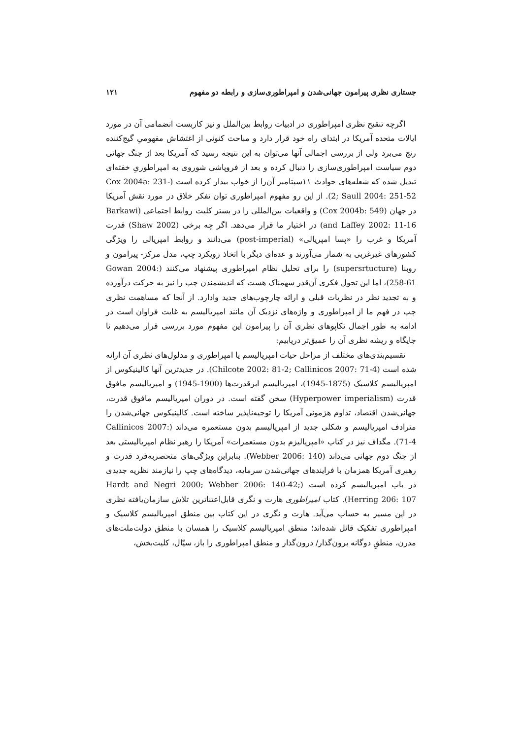جستاری نظری پیرامون جهانی‌شدن و امپراطوری‌سازی و رابطه دو مفهوم ۱۲۱
اگرچه تنقیح نظری امپراطوری در ادبیات روابط بین‌الملل و نیز کاربست انضمامی آن در مورد ایالات متحده آمریکا در ابتدای راه خود قرار دارد و مباحث کنونی از اغتشاش مفهومیِ گیج‌کننده رنج می‌برد ولی از بررسی اجمالی آنها می‌توان به این نتیجه رسید که آمریکا بعد از جنگ جهانی دوم سیاست امپراطوری‌سازی را دنبال کرده و بعد از فروپاشی شوروی به امپراطوریِ خفته‌ای تبدیل شده که شعله‌های حوادث ۱۱سپتامبر آن‌را از خواب بیدار کرده است (Cox 2004a: 231-2; Saull 2004: 251-52). از این رو مفهوم امپراطوری توان تفکر خلاق در مورد نقش آمریکا در جهان (Cox 2004b: 549) و واقعیات بین‌المللی را در بستر کلیت روابط اجتماعی (Barkawi and Laffey 2002: 11-16) در اختیار ما قرار می‌دهد. اگر چه برخی (Shaw 2002) قدرت آمریکا و غرب را «پسا امپریالی» (post-imperial) می‌دانند و روابط امپریالی را ویژگی کشورهای غیرغربی به شمار می‌آورند و عده‌ای دیگر با اتخاذ رویکرد چپ، مدل مرکز- پیرامون و روبنا (supersrtucture) را برای تحلیل نظام امپراطوری پیشنهاد می‌کنند (Gowan 2004: 258-61)، اما این تحول فکری آن‌قدر سهمناک هست که اندیشمندن چپ را نیز به حرکت درآورده و به تجدید نظر در نظریات قبلی و ارائه چارچوب‌های جدید وادارد. از آنجا که مساهمت نظری چپ در فهم ما از امپراطوری و واژه‌های نزدیک آن مانند امپریالیسم به غایت فراوان است در ادامه به طور اجمال تکاپوهای نظری آن را پیرامون این مفهوم مورد بررسی قرار می‌دهیم تا جایگاه و ریشه نظری آن را عمیق‌تر دریابیم:
تقسیم‌بندی‌های مختلف از مراحل حیات امپریالیسم یا امپراطوری و مدلول‌های نظری آن ارائه شده است (Chilcote 2002: 81-2; Callinicos 2007: 71-4). در جدیدترین آنها کالینیکوس از امپریالیسم کلاسیک (1875-1945)، امپریالیسم ابرقدرت‌ها (1900-1945) و امپریالیسم مافوق قدرت (Hyperpower imperialism) سخن گفته است. در دوران امپریالیسم مافوق قدرت، جهانی‌شدن اقتصاد، تداوم هژمونی آمریکا را توجیه‌ناپذیر ساخته است. کالینیکوس جهانی‌شدن را مترادف امپریالیسم و شکلی جدید از امپریالیسم بدون مستعمره می‌داند (Callinicos 2007: 71-4). مگداف نیز در کتاب «امپریالیزم بدون مستعمرات» آمریکا را رهبر نظام امپریالیستی بعد از جنگ دوم جهانی می‌داند (Webber 2006: 140). بنابراین ویژگی‌های منحصربه‌فرد قدرت و رهبری آمریکا همزمان با فرایندهای جهانی‌شدن سرمایه، دیدگاه‌های چپ را نیازمند نظریه جدیدی در باب امپریالیسم کرده است (Hardt and Negri 2000; Webber 2006: 140-42; Herring 206: 107). کتاب امپراطوری هارت و نگری قابل‌اعتناترین تلاش سازمان‌یافته نظری در این مسیر به حساب می‌آید. هارت و نگری در این کتاب بین منطق امپریالیسم کلاسیک و امپراطوری تفکیک قائل شده‌اند؛ منطق امپریالیسم کلاسیک را همسان با منطق دولت‌ملت‌های مدرن، منطقِ دوگانه برون‌گذار/ درون‌گذار و منطق امپراطوری را باز، سیّال، کلیت‌بخش،